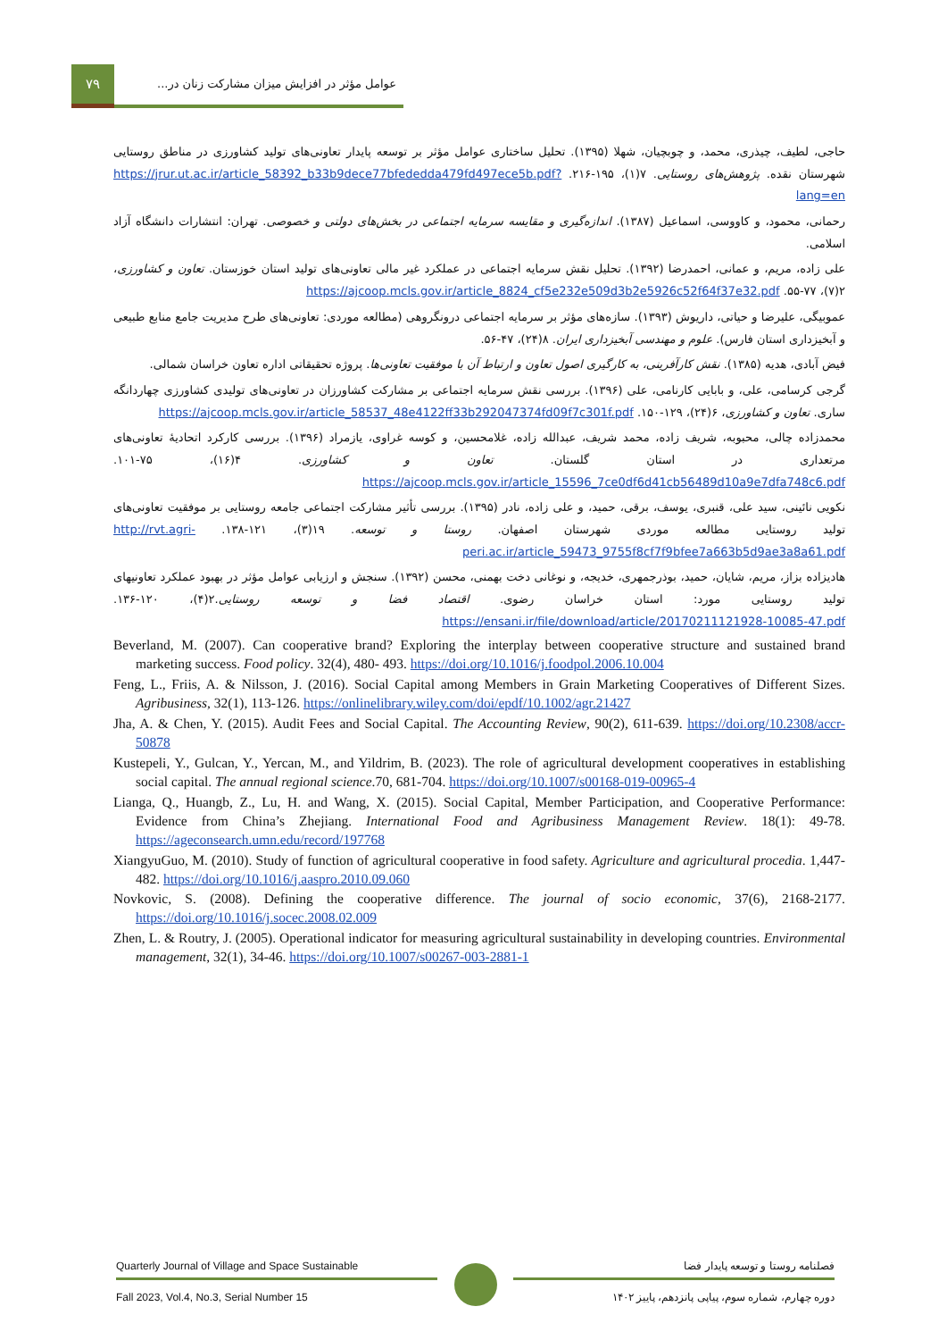۷۹
عوامل مؤثر در افزایش میزان مشارکت زنان در...
حاجی، لطیف، چیذری، محمد، و چوبچیان، شهلا (۱۳۹۵). تحلیل ساختاری عوامل مؤثر بر توسعه پایدار تعاونی‌های تولید کشاورزی در مناطق روستایی شهرستان نقده. پژوهش‌های روستایی. ۷(۱)، ۱۹۵-۲۱۶. https://jrur.ut.ac.ir/article_58392_b33b9dece77bfededda479fd497ece5b.pdf?lang=en
رحمانی، محمود، و کاووسی، اسماعیل (۱۳۸۷). اندازه‌گیری و مقایسه سرمایه اجتماعی در بخش‌های دولتی و خصوصی. تهران: انتشارات دانشگاه آزاد اسلامی.
علی زاده، مریم، و عمانی، احمدرضا (۱۳۹۲). تحلیل نقش سرمایه اجتماعی در عملکرد غیر مالی تعاونی‌های تولید استان خوزستان. تعاون و کشاورزی، ۲(۷)، ۷۷-۵۵. https://ajcoop.mcls.gov.ir/article_8824_cf5e232e509d3b2e5926c52f64f37e32.pdf
عموبیگی، علیرضا و حیاتی، داریوش (۱۳۹۳). سازه‌های مؤثر بر سرمایه اجتماعی درونگروهی (مطالعه موردی: تعاونی‌های طرح مدیریت جامع منابع طبیعی و آبخیزداری استان فارس). علوم و مهندسی آبخیزداری ایران. ۸(۲۴)، ۴۷-۵۶.
فیض آبادی، هدیه (۱۳۸۵). نقش کارآفرینی، به کارگیری اصول تعاون و ارتباط آن با موفقیت تعاونی‌ها. پروژه تحقیقاتی اداره تعاون خراسان شمالی.
گرجی کرسامی، علی، و بابایی کارنامی، علی (۱۳۹۶). بررسی نقش سرمایه اجتماعی بر مشارکت کشاورزان در تعاونی‌های تولیدی کشاورزی چهاردانگه ساری. تعاون و کشاورزی، ۶(۲۴)، ۱۲۹-۱۵۰. https://ajcoop.mcls.gov.ir/article_58537_48e4122ff33b292047374fd09f7c301f.pdf
محمدزاده چالی، محبوبه، شریف زاده، محمد شریف، عبدالله زاده، غلامحسین، و کوسه غراوی، یازمراد (۱۳۹۶). بررسی کارکرد اتحادیهٔ تعاونی‌های مرتعداری در استان گلستان. تعاون و کشاورزی. ۴(۱۶)، ۷۵-۱۰۱. https://ajcoop.mcls.gov.ir/article_15596_7ce0df6d41cb56489d10a9e7dfa748c6.pdf
نکویی نائینی، سید علی، قنبری، یوسف، برقی، حمید، و علی زاده، نادر (۱۳۹۵). بررسی تأثیر مشارکت اجتماعی جامعه روستایی بر موفقیت تعاونی‌های تولید روستایی مطالعه موردی شهرستان اصفهان. روستا و توسعه. ۱۹(۳)، ۱۲۱-۱۳۸. http://rvt.agri-peri.ac.ir/article_59473_9755f8cf7f9bfee7a663b5d9ae3a8a61.pdf
هادیزاده بزاز، مریم، شایان، حمید، بوذرجمهری، خدیجه، و نوغانی دخت بهمنی، محسن (۱۳۹۲). سنجش و ارزیابی عوامل مؤثر در بهبود عملکرد تعاونیهای تولید روستایی مورد: استان خراسان رضوی. اقتصاد فضا و توسعه روستایی.۲(۴)، ۱۲۰-۱۳۶. https://ensani.ir/file/download/article/20170211121928-10085-47.pdf
Beverland, M. (2007). Can cooperative brand? Exploring the interplay between cooperative structure and sustained brand marketing success. Food policy. 32(4), 480- 493. https://doi.org/10.1016/j.foodpol.2006.10.004
Feng, L., Friis, A. & Nilsson, J. (2016). Social Capital among Members in Grain Marketing Cooperatives of Different Sizes. Agribusiness, 32(1), 113-126. https://onlinelibrary.wiley.com/doi/epdf/10.1002/agr.21427
Jha, A. & Chen, Y. (2015). Audit Fees and Social Capital. The Accounting Review, 90(2), 611-639. https://doi.org/10.2308/accr-50878
Kustepeli, Y., Gulcan, Y., Yercan, M., and Yildrim, B. (2023). The role of agricultural development cooperatives in establishing social capital. The annual regional science.70, 681-704. https://doi.org/10.1007/s00168-019-00965-4
Lianga, Q., Huangb, Z., Lu, H. and Wang, X. (2015). Social Capital, Member Participation, and Cooperative Performance: Evidence from China’s Zhejiang. International Food and Agribusiness Management Review. 18(1): 49-78. https://ageconsearch.umn.edu/record/197768
XiangyuGuo, M. (2010). Study of function of agricultural cooperative in food safety. Agriculture and agricultural procedia. 1,447-482. https://doi.org/10.1016/j.aaspro.2010.09.060
Novkovic, S. (2008). Defining the cooperative difference. The journal of socio economic, 37(6), 2168-2177. https://doi.org/10.1016/j.socec.2008.02.009
Zhen, L. & Routry, J. (2005). Operational indicator for measuring agricultural sustainability in developing countries. Environmental management, 32(1), 34-46. https://doi.org/10.1007/s00267-003-2881-1
Quarterly Journal of Village and Space Sustainable
Fall 2023, Vol.4, No.3, Serial Number 15
فصلنامه روستا و توسعه پایدار فضا
دوره چهارم، شماره سوم، پیاپی پانزدهم، پاییز ۱۴۰۲